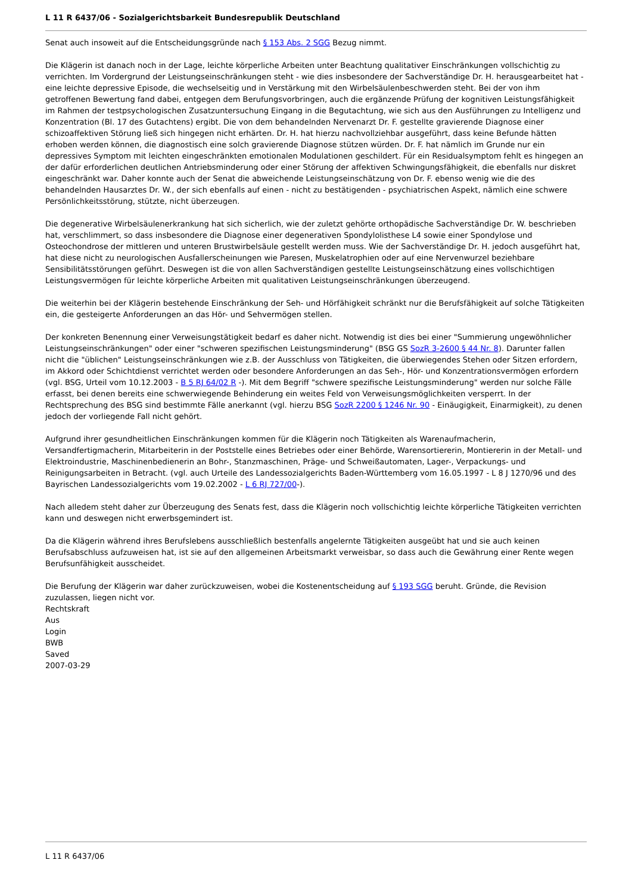L 11 R 6437/06 - Sozialgerichtsbarkeit Bundesrepublik Deutschland
Senat auch insoweit auf die Entscheidungsgründe nach § 153 Abs. 2 SGG Bezug nimmt.
Die Klägerin ist danach noch in der Lage, leichte körperliche Arbeiten unter Beachtung qualitativer Einschränkungen vollschichtig zu verrichten. Im Vordergrund der Leistungseinschränkungen steht - wie dies insbesondere der Sachverständige Dr. H. herausgearbeitet hat - eine leichte depressive Episode, die wechselseitig und in Verstärkung mit den Wirbelsäulenbeschwerden steht. Bei der von ihm getroffenen Bewertung fand dabei, entgegen dem Berufungsvorbringen, auch die ergänzende Prüfung der kognitiven Leistungsfähigkeit im Rahmen der testpsychologischen Zusatzuntersuchung Eingang in die Begutachtung, wie sich aus den Ausführungen zu Intelligenz und Konzentration (Bl. 17 des Gutachtens) ergibt. Die von dem behandelnden Nervenarzt Dr. F. gestellte gravierende Diagnose einer schizoaffektiven Störung ließ sich hingegen nicht erhärten. Dr. H. hat hierzu nachvollziehbar ausgeführt, dass keine Befunde hätten erhoben werden können, die diagnostisch eine solch gravierende Diagnose stützen würden. Dr. F. hat nämlich im Grunde nur ein depressives Symptom mit leichten eingeschränkten emotionalen Modulationen geschildert. Für ein Residualsymptom fehlt es hingegen an der dafür erforderlichen deutlichen Antriebsminderung oder einer Störung der affektiven Schwingungsfähigkeit, die ebenfalls nur diskret eingeschränkt war. Daher konnte auch der Senat die abweichende Leistungseinschätzung von Dr. F. ebenso wenig wie die des behandelnden Hausarztes Dr. W., der sich ebenfalls auf einen - nicht zu bestätigenden - psychiatrischen Aspekt, nämlich eine schwere Persönlichkeitsstörung, stützte, nicht überzeugen.
Die degenerative Wirbelsäulenerkrankung hat sich sicherlich, wie der zuletzt gehörte orthopädische Sachverständige Dr. W. beschrieben hat, verschlimmert, so dass insbesondere die Diagnose einer degenerativen Spondylolisthese L4 sowie einer Spondylose und Osteochondrose der mittleren und unteren Brustwirbelsäule gestellt werden muss. Wie der Sachverständige Dr. H. jedoch ausgeführt hat, hat diese nicht zu neurologischen Ausfallerscheinungen wie Paresen, Muskelatrophien oder auf eine Nervenwurzel beziehbare Sensibilitätsstörungen geführt. Deswegen ist die von allen Sachverständigen gestellte Leistungseinschätzung eines vollschichtigen Leistungsvermögen für leichte körperliche Arbeiten mit qualitativen Leistungseinschränkungen überzeugend.
Die weiterhin bei der Klägerin bestehende Einschränkung der Seh- und Hörfähigkeit schränkt nur die Berufsfähigkeit auf solche Tätigkeiten ein, die gesteigerte Anforderungen an das Hör- und Sehvermögen stellen.
Der konkreten Benennung einer Verweisungstätigkeit bedarf es daher nicht. Notwendig ist dies bei einer "Summierung ungewöhnlicher Leistungseinschränkungen" oder einer "schweren spezifischen Leistungsminderung" (BSG GS SozR 3-2600 § 44 Nr. 8). Darunter fallen nicht die "üblichen" Leistungseinschränkungen wie z.B. der Ausschluss von Tätigkeiten, die überwiegendes Stehen oder Sitzen erfordern, im Akkord oder Schichtdienst verrichtet werden oder besondere Anforderungen an das Seh-, Hör- und Konzentrationsvermögen erfordern (vgl. BSG, Urteil vom 10.12.2003 - B 5 RJ 64/02 R -). Mit dem Begriff "schwere spezifische Leistungsminderung" werden nur solche Fälle erfasst, bei denen bereits eine schwerwiegende Behinderung ein weites Feld von Verweisungsmöglichkeiten versperrt. In der Rechtsprechung des BSG sind bestimmte Fälle anerkannt (vgl. hierzu BSG SozR 2200 § 1246 Nr. 90 - Einäugigkeit, Einarmigkeit), zu denen jedoch der vorliegende Fall nicht gehört.
Aufgrund ihrer gesundheitlichen Einschränkungen kommen für die Klägerin noch Tätigkeiten als Warenaufmacherin, Versandfertigmacherin, Mitarbeiterin in der Poststelle eines Betriebes oder einer Behörde, Warensortiererin, Montiererin in der Metall- und Elektroindustrie, Maschinenbedienerin an Bohr-, Stanzmaschinen, Präge- und Schweißautomaten, Lager-, Verpackungs- und Reinigungsarbeiten in Betracht. (vgl. auch Urteile des Landessozialgerichts Baden-Württemberg vom 16.05.1997 - L 8 J 1270/96 und des Bayrischen Landessozialgerichts vom 19.02.2002 - L 6 RJ 727/00-).
Nach alledem steht daher zur Überzeugung des Senats fest, dass die Klägerin noch vollschichtig leichte körperliche Tätigkeiten verrichten kann und deswegen nicht erwerbsgemindert ist.
Da die Klägerin während ihres Berufslebens ausschließlich bestenfalls angelernte Tätigkeiten ausgeübt hat und sie auch keinen Berufsabschluss aufzuweisen hat, ist sie auf den allgemeinen Arbeitsmarkt verweisbar, so dass auch die Gewährung einer Rente wegen Berufsunfähigkeit ausscheidet.
Die Berufung der Klägerin war daher zurückzuweisen, wobei die Kostenentscheidung auf § 193 SGG beruht. Gründe, die Revision zuzulassen, liegen nicht vor.
Rechtskraft
Aus
Login
BWB
Saved
2007-03-29
L 11 R 6437/06